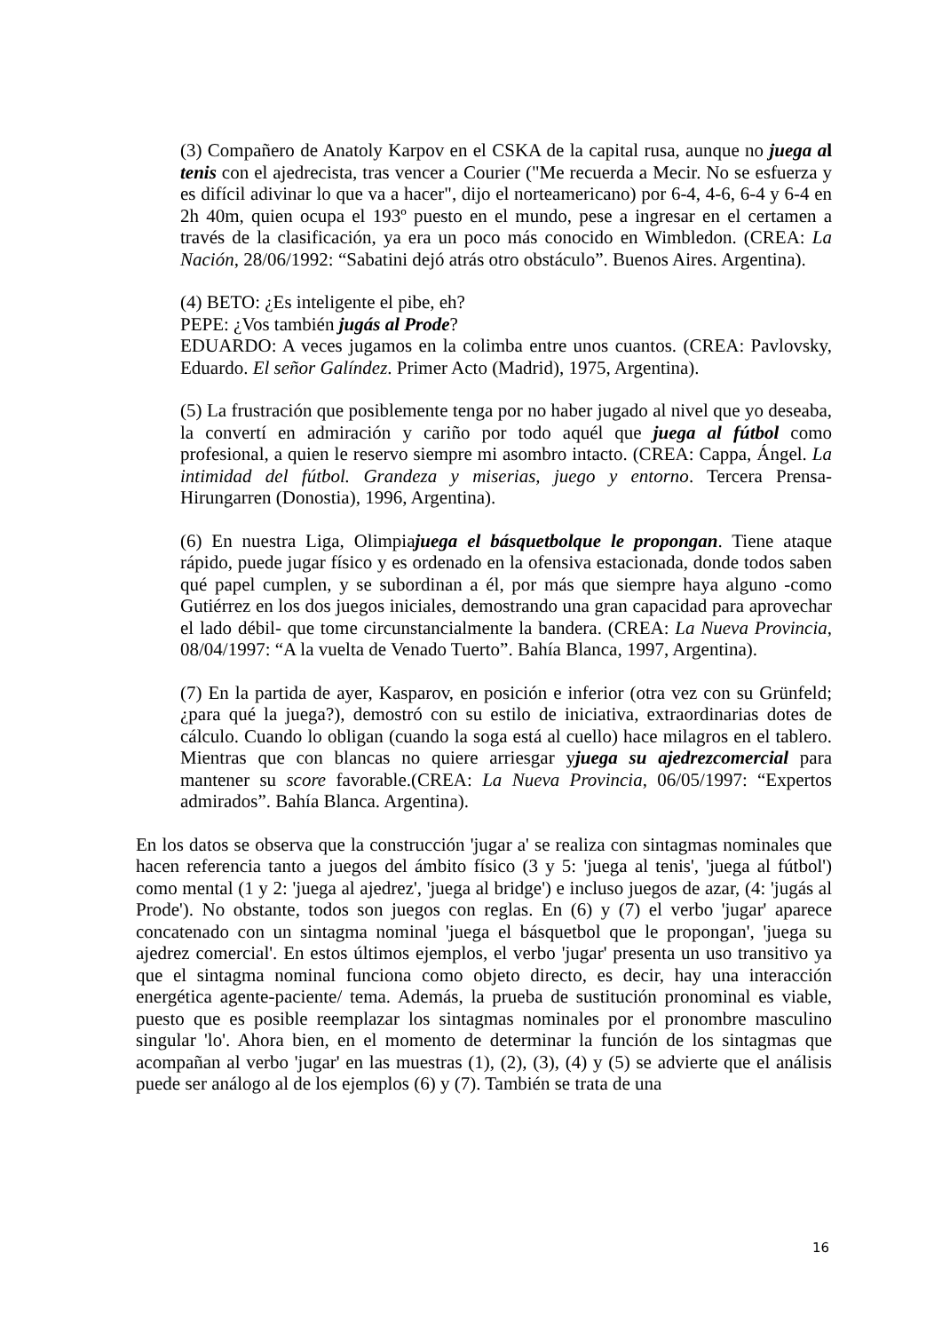(3) Compañero de Anatoly Karpov en el CSKA de la capital rusa, aunque no juega al tenis con el ajedrecista, tras vencer a Courier ("Me recuerda a Mecir. No se esfuerza y es difícil adivinar lo que va a hacer", dijo el norteamericano) por 6-4, 4-6, 6-4 y 6-4 en 2h 40m, quien ocupa el 193º puesto en el mundo, pese a ingresar en el certamen a través de la clasificación, ya era un poco más conocido en Wimbledon. (CREA: La Nación, 28/06/1992: “Sabatini dejó atrás otro obstáculo”. Buenos Aires. Argentina).
(4) BETO: ¿Es inteligente el pibe, eh?
PEPE: ¿Vos también jugás al Prode?
EDUARDO: A veces jugamos en la colimba entre unos cuantos. (CREA: Pavlovsky, Eduardo. El señor Galíndez. Primer Acto (Madrid), 1975, Argentina).
(5) La frustración que posiblemente tenga por no haber jugado al nivel que yo deseaba, la convertí en admiración y cariño por todo aquél que juega al fútbol como profesional, a quien le reservo siempre mi asombro intacto. (CREA: Cappa, Ángel. La intimidad del fútbol. Grandeza y miserias, juego y entorno. Tercera Prensa-Hirungarren (Donostia), 1996, Argentina).
(6) En nuestra Liga, Olimpiajuega el básquetbolque le propongan. Tiene ataque rápido, puede jugar físico y es ordenado en la ofensiva estacionada, donde todos saben qué papel cumplen, y se subordinan a él, por más que siempre haya alguno -como Gutiérrez en los dos juegos iniciales, demostrando una gran capacidad para aprovechar el lado débil- que tome circunstancialmente la bandera. (CREA: La Nueva Provincia, 08/04/1997: “A la vuelta de Venado Tuerto”. Bahía Blanca, 1997, Argentina).
(7) En la partida de ayer, Kasparov, en posición e inferior (otra vez con su Grünfeld; ¿para qué la juega?), demostró con su estilo de iniciativa, extraordinarias dotes de cálculo. Cuando lo obligan (cuando la soga está al cuello) hace milagros en el tablero. Mientras que con blancas no quiere arriesgar yjuega su ajedrezcomercial para mantener su score favorable.(CREA: La Nueva Provincia, 06/05/1997: “Expertos admirados”. Bahía Blanca. Argentina).
En los datos se observa que la construcción 'jugar a' se realiza con sintagmas nominales que hacen referencia tanto a juegos del ámbito físico (3 y 5: 'juega al tenis', 'juega al fútbol') como mental (1 y 2: 'juega al ajedrez', 'juega al bridge') e incluso juegos de azar, (4: 'jugás al Prode'). No obstante, todos son juegos con reglas. En (6) y (7) el verbo 'jugar' aparece concatenado con un sintagma nominal 'juega el básquetbol que le propongan', 'juega su ajedrez comercial'. En estos últimos ejemplos, el verbo 'jugar' presenta un uso transitivo ya que el sintagma nominal funciona como objeto directo, es decir, hay una interacción energética agente-paciente/ tema. Además, la prueba de sustitución pronominal es viable, puesto que es posible reemplazar los sintagmas nominales por el pronombre masculino singular 'lo'. Ahora bien, en el momento de determinar la función de los sintagmas que acompañan al verbo 'jugar' en las muestras (1), (2), (3), (4) y (5) se advierte que el análisis puede ser análogo al de los ejemplos (6) y (7). También se trata de una
16